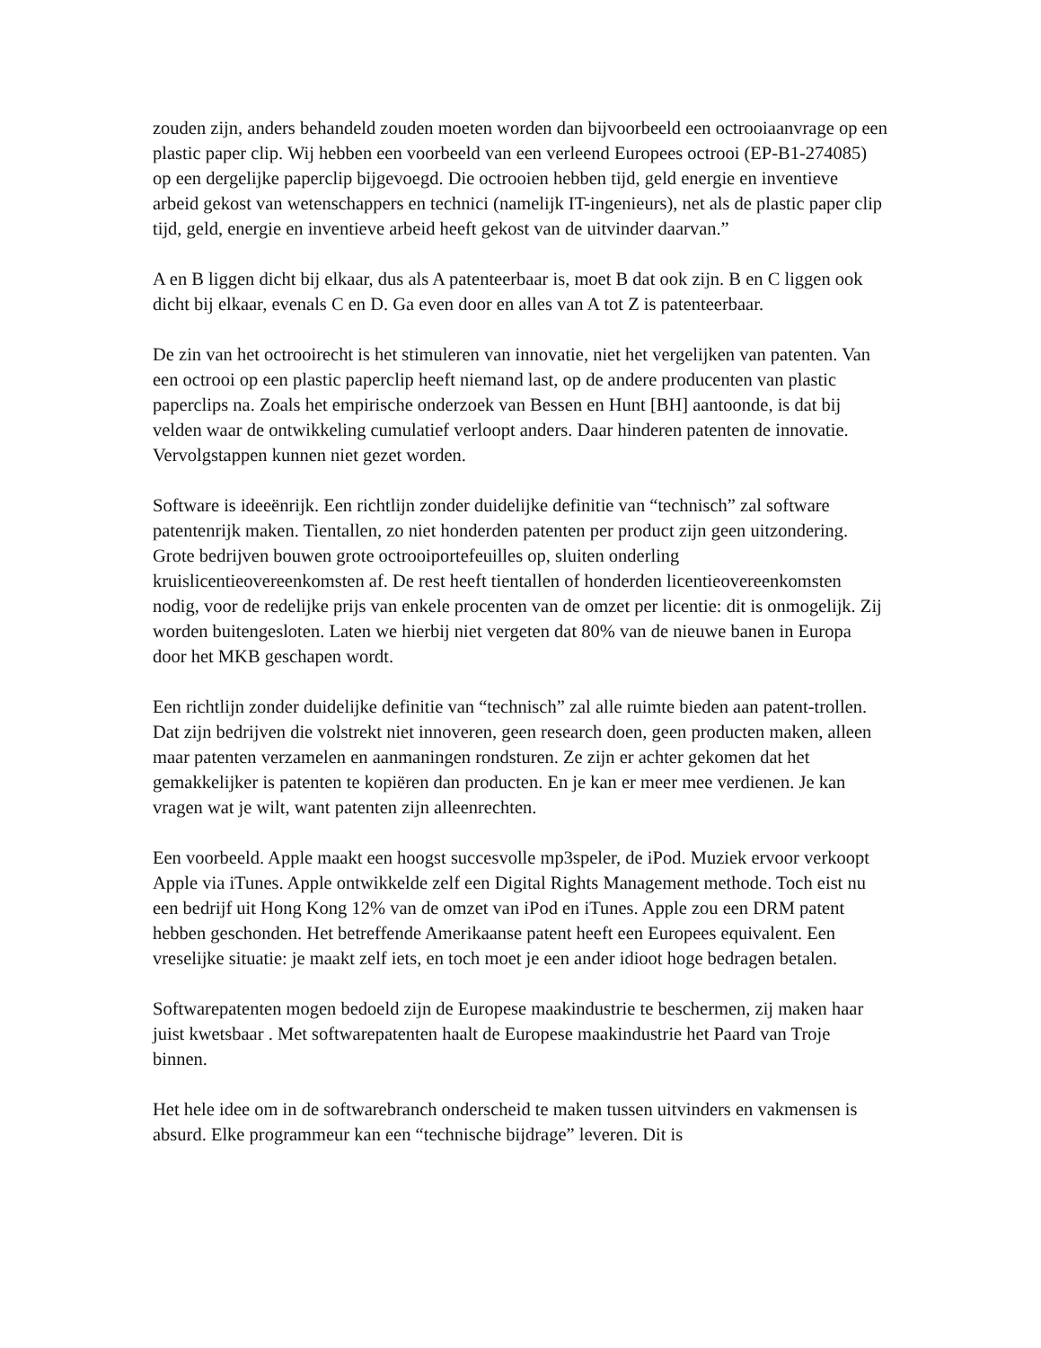zouden zijn, anders behandeld zouden moeten worden dan bijvoorbeeld een octrooiaanvrage op een plastic paper clip. Wij hebben een voorbeeld van een verleend Europees octrooi (EP-B1-274085) op een dergelijke paperclip bijgevoegd. Die octrooien hebben tijd, geld energie en inventieve arbeid gekost van wetenschappers en technici (namelijk IT-ingenieurs), net als de plastic paper clip tijd, geld, energie en inventieve arbeid heeft gekost van de uitvinder daarvan.”
A en B liggen dicht bij elkaar, dus als A patenteerbaar is, moet B dat ook zijn. B en C liggen ook dicht bij elkaar, evenals C en D. Ga even door en alles van A tot Z is patenteerbaar.
De zin van het octrooirecht is het stimuleren van innovatie, niet het vergelijken van patenten. Van een octrooi op een plastic paperclip heeft niemand last, op de andere producenten van plastic paperclips na. Zoals het empirische onderzoek van Bessen en Hunt [BH] aantoonde, is dat bij velden waar de ontwikkeling cumulatief verloopt anders. Daar hinderen patenten de innovatie. Vervolgstappen kunnen niet gezet worden.
Software is ideeënrijk. Een richtlijn zonder duidelijke definitie van “technisch” zal software patentenrijk maken. Tientallen, zo niet honderden patenten per product zijn geen uitzondering. Grote bedrijven bouwen grote octrooiportefeuilles op, sluiten onderling kruislicentieovereenkomsten af. De rest heeft tientallen of honderden licentieovereenkomsten nodig, voor de redelijke prijs van enkele procenten van de omzet per licentie: dit is onmogelijk. Zij worden buitengesloten. Laten we hierbij niet vergeten dat 80% van de nieuwe banen in Europa door het MKB geschapen wordt.
Een richtlijn zonder duidelijke definitie van “technisch” zal alle ruimte bieden aan patent-trollen. Dat zijn bedrijven die volstrekt niet innoveren, geen research doen, geen producten maken, alleen maar patenten verzamelen en aanmaningen rondsturen. Ze zijn er achter gekomen dat het gemakkelijker is patenten te kopiëren dan producten. En je kan er meer mee verdienen. Je kan vragen wat je wilt, want patenten zijn alleenrechten.
Een voorbeeld. Apple maakt een hoogst succesvolle mp3speler, de iPod. Muziek ervoor verkoopt Apple via iTunes. Apple ontwikkelde zelf een Digital Rights Management methode. Toch eist nu een bedrijf uit Hong Kong 12% van de omzet van iPod en iTunes. Apple zou een DRM patent hebben geschonden. Het betreffende Amerikaanse patent heeft een Europees equivalent. Een vreselijke situatie: je maakt zelf iets, en toch moet je een ander idioot hoge bedragen betalen.
Softwarepatenten mogen bedoeld zijn de Europese maakindustrie te beschermen, zij maken haar juist kwetsbaar . Met softwarepatenten haalt de Europese maakindustrie het Paard van Troje binnen.
Het hele idee om in de softwarebranch onderscheid te maken tussen uitvinders en vakmensen is absurd. Elke programmeur kan een “technische bijdrage” leveren. Dit is